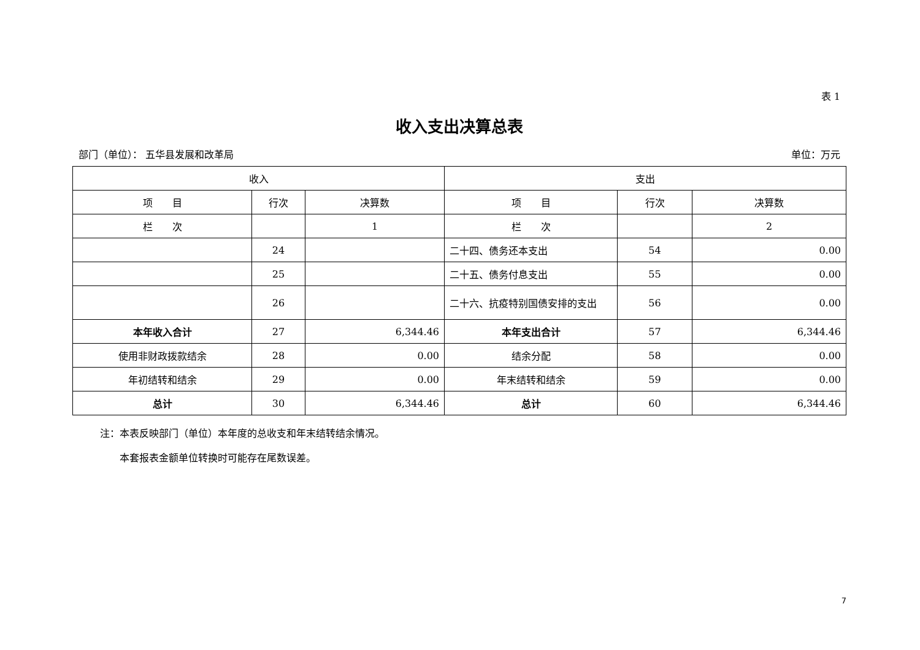表 1
收入支出决算总表
部门（单位）： 五华县发展和改革局 单位：万元
| 收入 | | | 支出 | | |
| --- | --- | --- | --- | --- | --- |
| 项 目 | 行次 | 决算数 | 项 目 | 行次 | 决算数 |
| 栏 次 | | 1 | 栏 次 | | 2 |
| | 24 | | 二十四、债务还本支出 | 54 | 0.00 |
| | 25 | | 二十五、债务付息支出 | 55 | 0.00 |
| | 26 | | 二十六、抗疫特别国债安排的支出 | 56 | 0.00 |
| 本年收入合计 | 27 | 6,344.46 | 本年支出合计 | 57 | 6,344.46 |
| 使用非财政拨款结余 | 28 | 0.00 | 结余分配 | 58 | 0.00 |
| 年初结转和结余 | 29 | 0.00 | 年末结转和结余 | 59 | 0.00 |
| 总计 | 30 | 6,344.46 | 总计 | 60 | 6,344.46 |
注：本表反映部门（单位）本年度的总收支和年末结转结余情况。
　　本套报表金额单位转换时可能存在尾数误差。
7